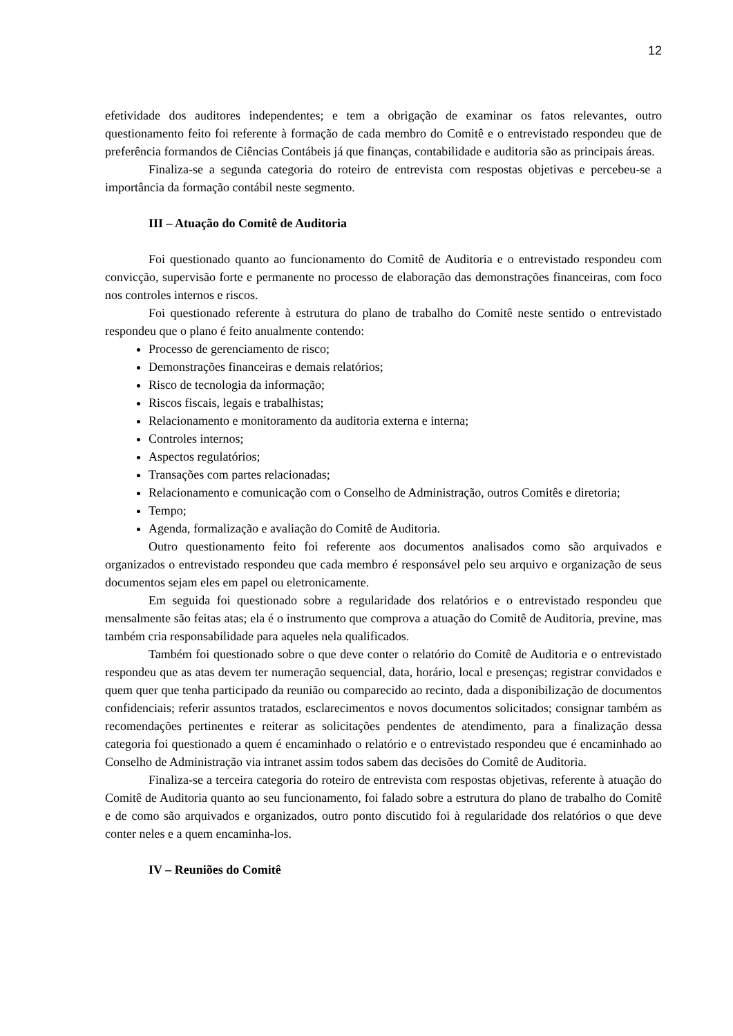12
efetividade dos auditores independentes; e tem a obrigação de examinar os fatos relevantes, outro questionamento feito foi referente à formação de cada membro do Comitê e o entrevistado respondeu que de preferência formandos de Ciências Contábeis já que finanças, contabilidade e auditoria são as principais áreas.
Finaliza-se a segunda categoria do roteiro de entrevista com respostas objetivas e percebeu-se a importância da formação contábil neste segmento.
III – Atuação do Comitê de Auditoria
Foi questionado quanto ao funcionamento do Comitê de Auditoria e o entrevistado respondeu com convicção, supervisão forte e permanente no processo de elaboração das demonstrações financeiras, com foco nos controles internos e riscos.
Foi questionado referente à estrutura do plano de trabalho do Comitê neste sentido o entrevistado respondeu que o plano é feito anualmente contendo:
Processo de gerenciamento de risco;
Demonstrações financeiras e demais relatórios;
Risco de tecnologia da informação;
Riscos fiscais, legais e trabalhistas;
Relacionamento e monitoramento da auditoria externa e interna;
Controles internos;
Aspectos regulatórios;
Transações com partes relacionadas;
Relacionamento e comunicação com o Conselho de Administração, outros Comitês e diretoria;
Tempo;
Agenda, formalização e avaliação do Comitê de Auditoria.
Outro questionamento feito foi referente aos documentos analisados como são arquivados e organizados o entrevistado respondeu que cada membro é responsável pelo seu arquivo e organização de seus documentos sejam eles em papel ou eletronicamente.
Em seguida foi questionado sobre a regularidade dos relatórios e o entrevistado respondeu que mensalmente são feitas atas; ela é o instrumento que comprova a atuação do Comitê de Auditoria, previne, mas também cria responsabilidade para aqueles nela qualificados.
Também foi questionado sobre o que deve conter o relatório do Comitê de Auditoria e o entrevistado respondeu que as atas devem ter numeração sequencial, data, horário, local e presenças; registrar convidados e quem quer que tenha participado da reunião ou comparecido ao recinto, dada a disponibilização de documentos confidenciais; referir assuntos tratados, esclarecimentos e novos documentos solicitados; consignar também as recomendações pertinentes e reiterar as solicitações pendentes de atendimento, para a finalização dessa categoria foi questionado a quem é encaminhado o relatório e o entrevistado respondeu que é encaminhado ao Conselho de Administração via intranet assim todos sabem das decisões do Comitê de Auditoria.
Finaliza-se a terceira categoria do roteiro de entrevista com respostas objetivas, referente à atuação do Comitê de Auditoria quanto ao seu funcionamento, foi falado sobre a estrutura do plano de trabalho do Comitê e de como são arquivados e organizados, outro ponto discutido foi à regularidade dos relatórios o que deve conter neles e a quem encaminha-los.
IV – Reuniões do Comitê